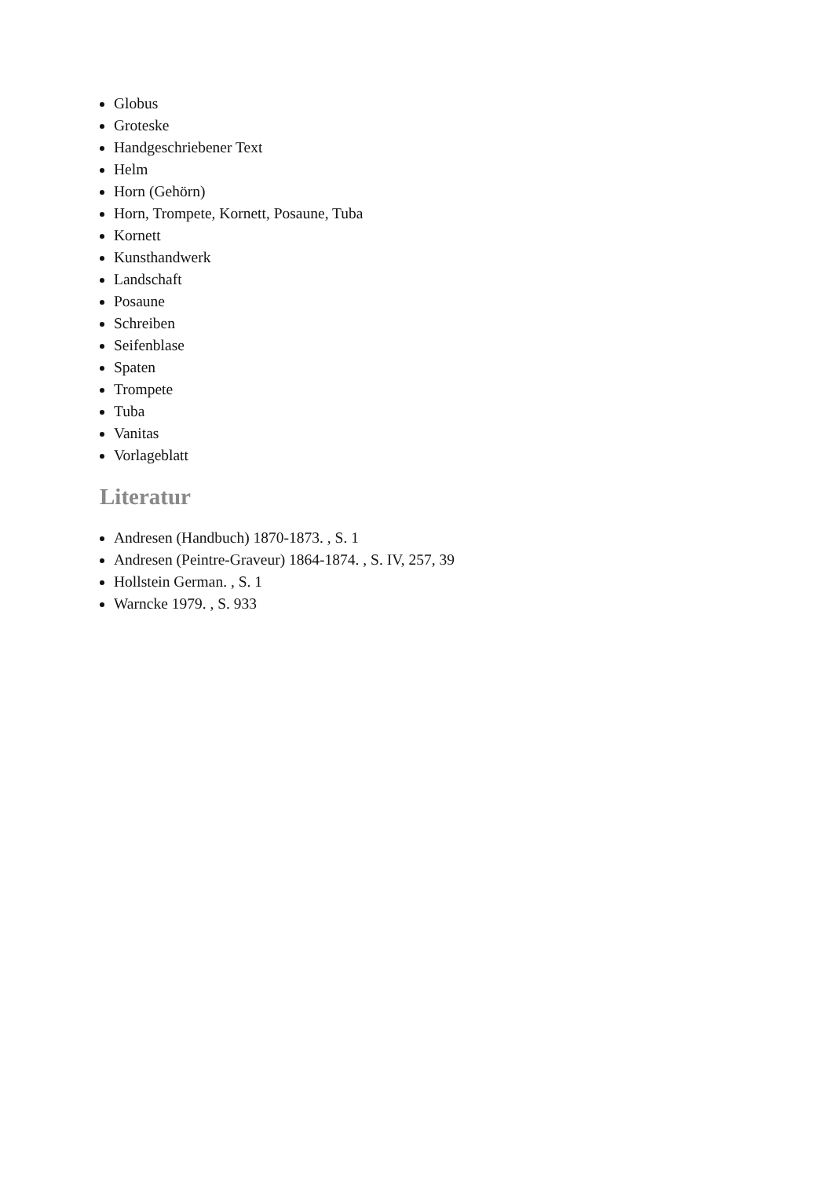Globus
Groteske
Handgeschriebener Text
Helm
Horn (Gehörn)
Horn, Trompete, Kornett, Posaune, Tuba
Kornett
Kunsthandwerk
Landschaft
Posaune
Schreiben
Seifenblase
Spaten
Trompete
Tuba
Vanitas
Vorlageblatt
Literatur
Andresen (Handbuch) 1870-1873. , S. 1
Andresen (Peintre-Graveur) 1864-1874. , S. IV, 257, 39
Hollstein German. , S. 1
Warncke 1979. , S. 933